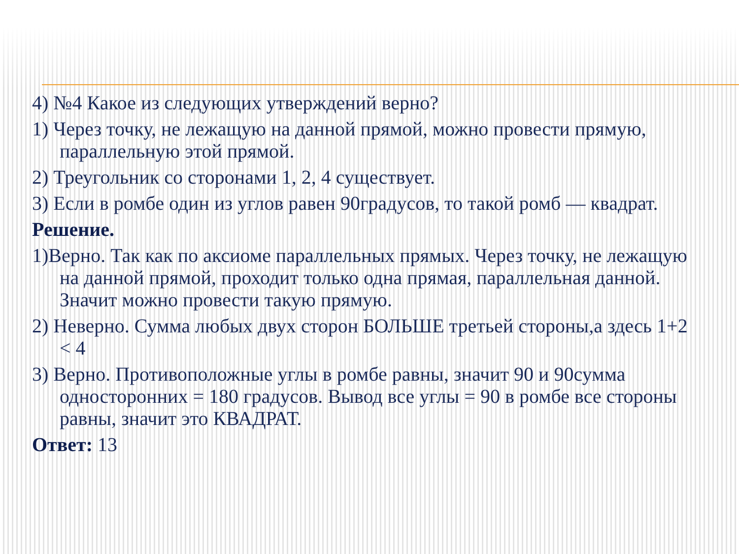4) №4 Какое из следующих утверждений верно?
1) Через точку, не лежащую на данной прямой, можно провести прямую, параллельную этой прямой.
2) Треугольник со сторонами 1, 2, 4 существует.
3) Если в ромбе один из углов равен 90градусов, то такой ромб — квадрат.
Решение.
1)Верно. Так как по аксиоме параллельных прямых. Через точку, не лежащую на данной прямой, проходит только одна прямая, параллельная данной. Значит можно провести такую прямую.
2) Неверно. Сумма любых двух сторон БОЛЬШЕ третьей стороны,а здесь 1+2 < 4
3) Верно. Противоположные углы в ромбе равны, значит 90 и 90сумма односторонних = 180 градусов. Вывод все углы = 90 в ромбе все стороны равны, значит это КВАДРАТ.
Ответ: 13